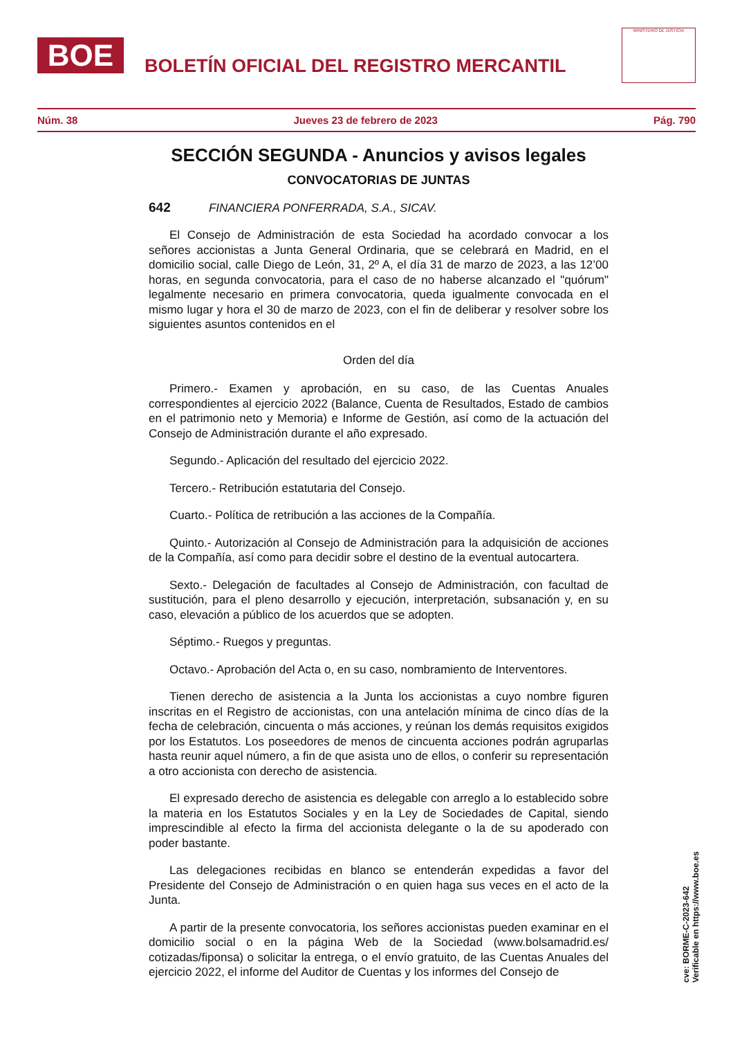BOE
BOLETÍN OFICIAL DEL REGISTRO MERCANTIL
MINISTERIO DE JUSTICIA
Núm. 38 Jueves 23 de febrero de 2023 Pág. 790
SECCIÓN SEGUNDA - Anuncios y avisos legales
CONVOCATORIAS DE JUNTAS
642 FINANCIERA PONFERRADA, S.A., SICAV.
El Consejo de Administración de esta Sociedad ha acordado convocar a los señores accionistas a Junta General Ordinaria, que se celebrará en Madrid, en el domicilio social, calle Diego de León, 31, 2º A, el día 31 de marzo de 2023, a las 12’00 horas, en segunda convocatoria, para el caso de no haberse alcanzado el "quórum" legalmente necesario en primera convocatoria, queda igualmente convocada en el mismo lugar y hora el 30 de marzo de 2023, con el fin de deliberar y resolver sobre los siguientes asuntos contenidos en el
Orden del día
Primero.- Examen y aprobación, en su caso, de las Cuentas Anuales correspondientes al ejercicio 2022 (Balance, Cuenta de Resultados, Estado de cambios en el patrimonio neto y Memoria) e Informe de Gestión, así como de la actuación del Consejo de Administración durante el año expresado.
Segundo.- Aplicación del resultado del ejercicio 2022.
Tercero.- Retribución estatutaria del Consejo.
Cuarto.- Política de retribución a las acciones de la Compañía.
Quinto.- Autorización al Consejo de Administración para la adquisición de acciones de la Compañía, así como para decidir sobre el destino de la eventual autocartera.
Sexto.- Delegación de facultades al Consejo de Administración, con facultad de sustitución, para el pleno desarrollo y ejecución, interpretación, subsanación y, en su caso, elevación a público de los acuerdos que se adopten.
Séptimo.- Ruegos y preguntas.
Octavo.- Aprobación del Acta o, en su caso, nombramiento de Interventores.
Tienen derecho de asistencia a la Junta los accionistas a cuyo nombre figuren inscritas en el Registro de accionistas, con una antelación mínima de cinco días de la fecha de celebración, cincuenta o más acciones, y reúnan los demás requisitos exigidos por los Estatutos. Los poseedores de menos de cincuenta acciones podrán agruparlas hasta reunir aquel número, a fin de que asista uno de ellos, o conferir su representación a otro accionista con derecho de asistencia.
El expresado derecho de asistencia es delegable con arreglo a lo establecido sobre la materia en los Estatutos Sociales y en la Ley de Sociedades de Capital, siendo imprescindible al efecto la firma del accionista delegante o la de su apoderado con poder bastante.
Las delegaciones recibidas en blanco se entenderán expedidas a favor del Presidente del Consejo de Administración o en quien haga sus veces en el acto de la Junta.
A partir de la presente convocatoria, los señores accionistas pueden examinar en el domicilio social o en la página Web de la Sociedad (www.bolsamadrid.es/ cotizadas/fiponsa) o solicitar la entrega, o el envío gratuito, de las Cuentas Anuales del ejercicio 2022, el informe del Auditor de Cuentas y los informes del Consejo de
cve: BORME-C-2023-642
Verificable en https://www.boe.es